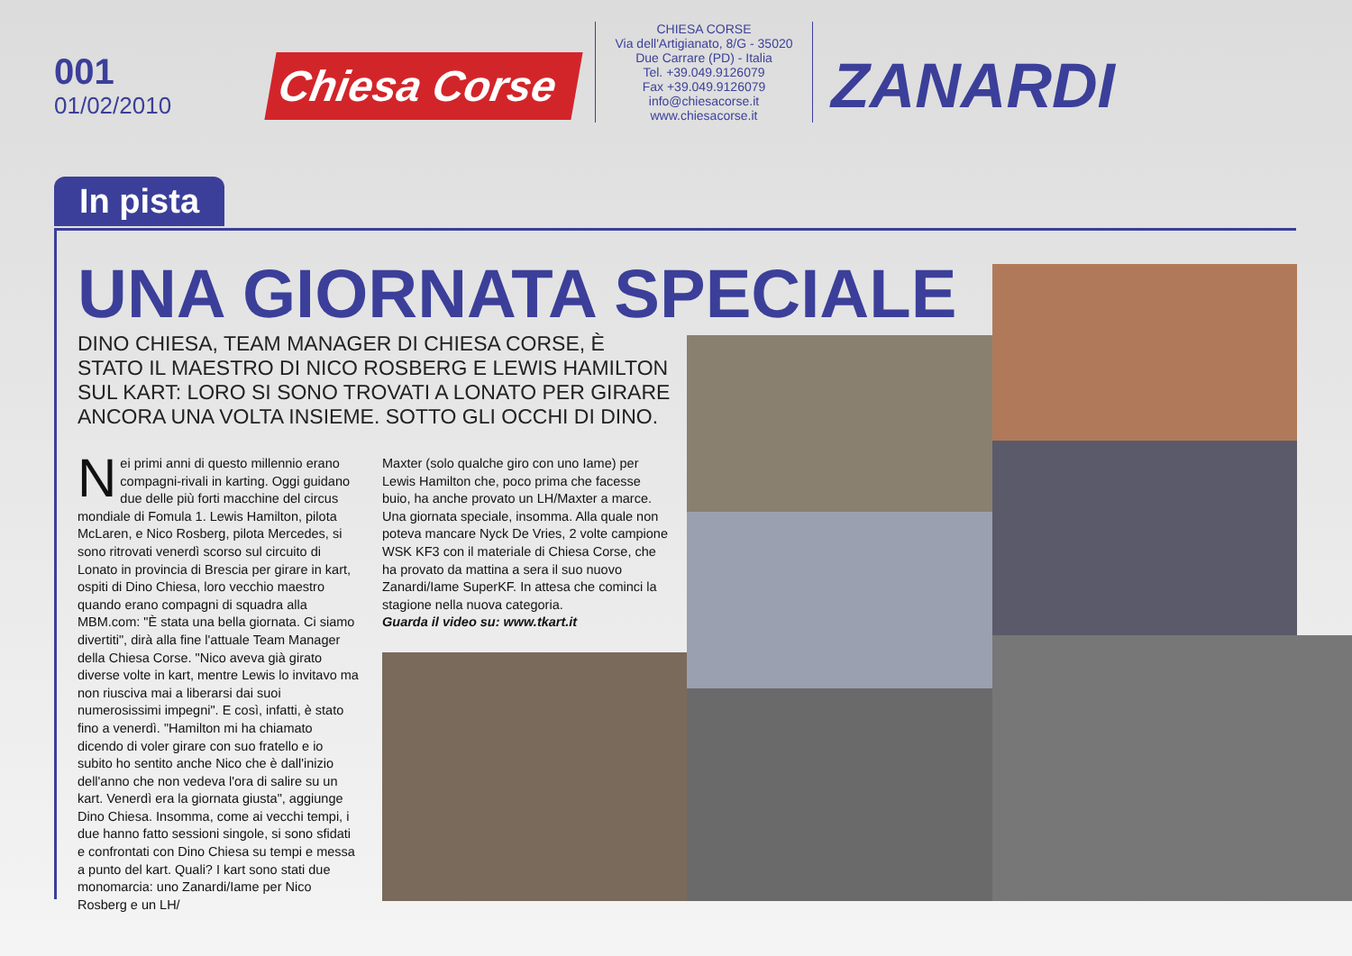001
01/02/2010
Chiesa Corse
CHIESA CORSE
Via dell'Artigianato, 8/G - 35020
Due Carrare (PD) - Italia
Tel. +39.049.9126079
Fax +39.049.9126079
info@chiesacorse.it
www.chiesacorse.it
ZANARDI
In pista
UNA GIORNATA SPECIALE
DINO CHIESA, TEAM MANAGER DI CHIESA CORSE, È STATO IL MAESTRO DI NICO ROSBERG E LEWIS HAMILTON SUL KART: LORO SI SONO TROVATI A LONATO PER GIRARE ANCORA UNA VOLTA INSIEME. SOTTO GLI OCCHI DI DINO.
Nei primi anni di questo millennio erano compagni-rivali in karting. Oggi guidano due delle più forti macchine del circus mondiale di Fomula 1. Lewis Hamilton, pilota McLaren, e Nico Rosberg, pilota Mercedes, si sono ritrovati venerdì scorso sul circuito di Lonato in provincia di Brescia per girare in kart, ospiti di Dino Chiesa, loro vecchio maestro quando erano compagni di squadra alla MBM.com: "È stata una bella giornata. Ci siamo divertiti", dirà alla fine l'attuale Team Manager della Chiesa Corse. "Nico aveva già girato diverse volte in kart, mentre Lewis lo invitavo ma non riusciva mai a liberarsi dai suoi numerosissimi impegni". E così, infatti, è stato fino a venerdì. "Hamilton mi ha chiamato dicendo di voler girare con suo fratello e io subito ho sentito anche Nico che è dall'inizio dell'anno che non vedeva l'ora di salire su un kart. Venerdì era la giornata giusta", aggiunge Dino Chiesa. Insomma, come ai vecchi tempi, i due hanno fatto sessioni singole, si sono sfidati e confrontati con Dino Chiesa su tempi e messa a punto del kart. Quali? I kart sono stati due monomarcia: uno Zanardi/Iame per Nico Rosberg e un LH/
Maxter (solo qualche giro con uno Iame) per Lewis Hamilton che, poco prima che facesse buio, ha anche provato un LH/Maxter a marce. Una giornata speciale, insomma. Alla quale non poteva mancare Nyck De Vries, 2 volte campione WSK KF3 con il materiale di Chiesa Corse, che ha provato da mattina a sera il suo nuovo Zanardi/Iame SuperKF. In attesa che cominci la stagione nella nuova categoria.
Guarda il video su: www.tkart.it